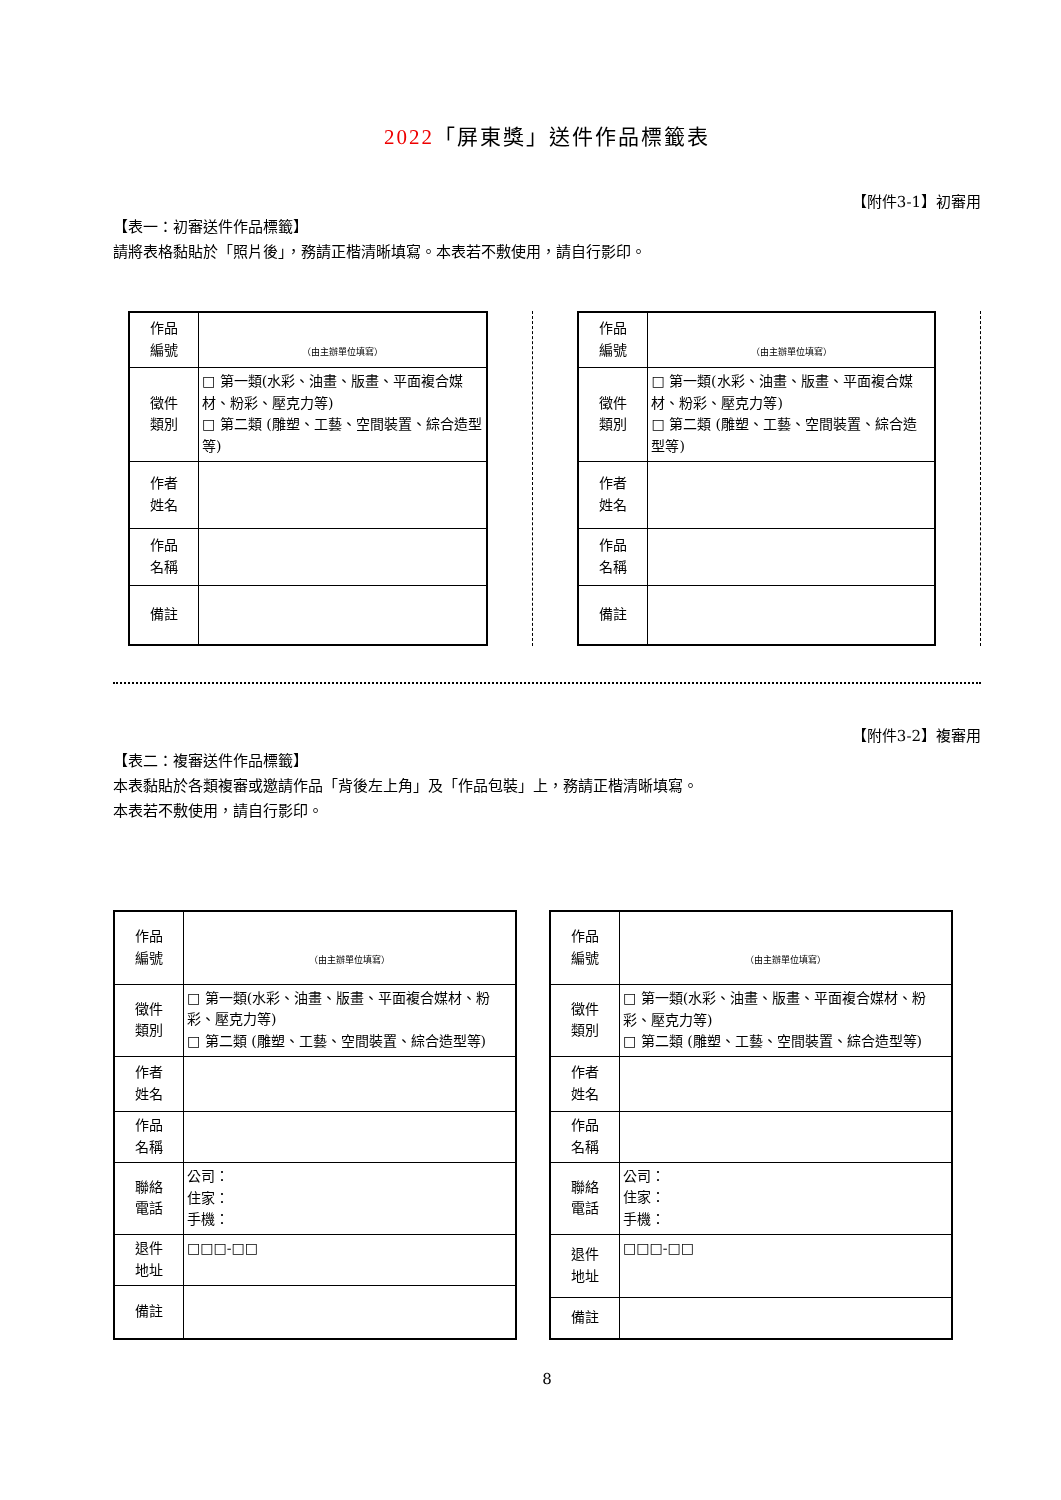2022「屏東獎」送件作品標籤表
【附件3-1】初審用
【表一：初審送件作品標籤】
請將表格黏貼於「照片後」，務請正楷清晰填寫。本表若不敷使用，請自行影印。
| 作品 編號 | （由主辦單位填寫） |
| 徵件 類別 | □ 第一類(水彩、油畫、版畫、平面複合媒材、粉彩、壓克力等) □ 第二類 (雕塑、工藝、空間裝置、綜合造型等) |
| 作者 姓名 | |
| 作品 名稱 | |
| 備註 | |
| 作品 編號 | （由主辦單位填寫） |
| 徵件 類別 | □ 第一類(水彩、油畫、版畫、平面複合媒材、粉彩、壓克力等) □ 第二類 (雕塑、工藝、空間裝置、綜合造型等) |
| 作者 姓名 | |
| 作品 名稱 | |
| 備註 | |
【附件3-2】複審用
【表二：複審送件作品標籤】
本表黏貼於各類複審或邀請作品「背後左上角」及「作品包裝」上，務請正楷清晰填寫。
本表若不敷使用，請自行影印。
| 作品 編號 | （由主辦單位填寫） |
| 徵件 類別 | □ 第一類(水彩、油畫、版畫、平面複合媒材、粉彩、壓克力等) □ 第二類 (雕塑、工藝、空間裝置、綜合造型等) |
| 作者 姓名 | |
| 作品 名稱 | |
| 聯絡 電話 | 公司： 住家： 手機： |
| 退件 地址 | □□□-□□ |
| 備註 | |
| 作品 編號 | （由主辦單位填寫） |
| 徵件 類別 | □ 第一類(水彩、油畫、版畫、平面複合媒材、粉彩、壓克力等) □ 第二類 (雕塑、工藝、空間裝置、綜合造型等) |
| 作者 姓名 | |
| 作品 名稱 | |
| 聯絡 電話 | 公司： 住家： 手機： |
| 退件 地址 | □□□-□□ |
| 備註 | |
8